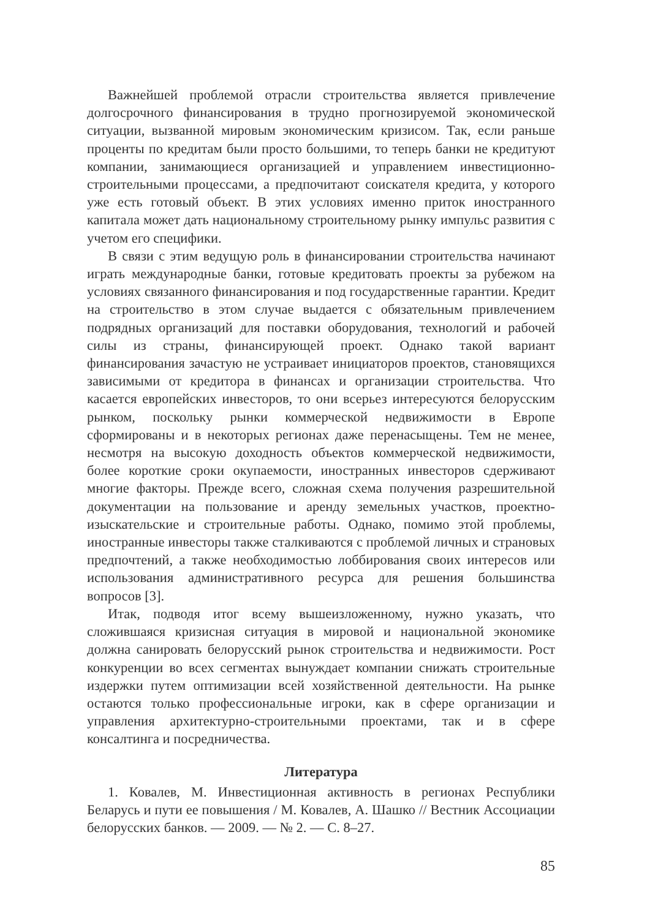Важнейшей проблемой отрасли строительства является привлечение долгосрочного финансирования в трудно прогнозируемой экономической ситуации, вызванной мировым экономическим кризисом. Так, если раньше проценты по кредитам были просто большими, то теперь банки не кредитуют компании, занимающиеся организацией и управлением инвестиционно-строительными процессами, а предпочитают соискателя кредита, у которого уже есть готовый объект. В этих условиях именно приток иностранного капитала может дать национальному строительному рынку импульс развития с учетом его специфики.
В связи с этим ведущую роль в финансировании строительства начинают играть международные банки, готовые кредитовать проекты за рубежом на условиях связанного финансирования и под государственные гарантии. Кредит на строительство в этом случае выдается с обязательным привлечением подрядных организаций для поставки оборудования, технологий и рабочей силы из страны, финансирующей проект. Однако такой вариант финансирования зачастую не устраивает инициаторов проектов, становящихся зависимыми от кредитора в финансах и организации строительства. Что касается европейских инвесторов, то они всерьез интересуются белорусским рынком, поскольку рынки коммерческой недвижимости в Европе сформированы и в некоторых регионах даже перенасыщены. Тем не менее, несмотря на высокую доходность объектов коммерческой недвижимости, более короткие сроки окупаемости, иностранных инвесторов сдерживают многие факторы. Прежде всего, сложная схема получения разрешительной документации на пользование и аренду земельных участков, проектно-изыскательские и строительные работы. Однако, помимо этой проблемы, иностранные инвесторы также сталкиваются с проблемой личных и страновых предпочтений, а также необходимостью лоббирования своих интересов или использования административного ресурса для решения большинства вопросов [3].
Итак, подводя итог всему вышеизложенному, нужно указать, что сложившаяся кризисная ситуация в мировой и национальной экономике должна санировать белорусский рынок строительства и недвижимости. Рост конкуренции во всех сегментах вынуждает компании снижать строительные издержки путем оптимизации всей хозяйственной деятельности. На рынке остаются только профессиональные игроки, как в сфере организации и управления архитектурно-строительными проектами, так и в сфере консалтинга и посредничества.
Литература
1. Ковалев, М. Инвестиционная активность в регионах Республики Беларусь и пути ее повышения / М. Ковалев, А. Шашко // Вестник Ассоциации белорусских банков. — 2009. — № 2. — С. 8–27.
85